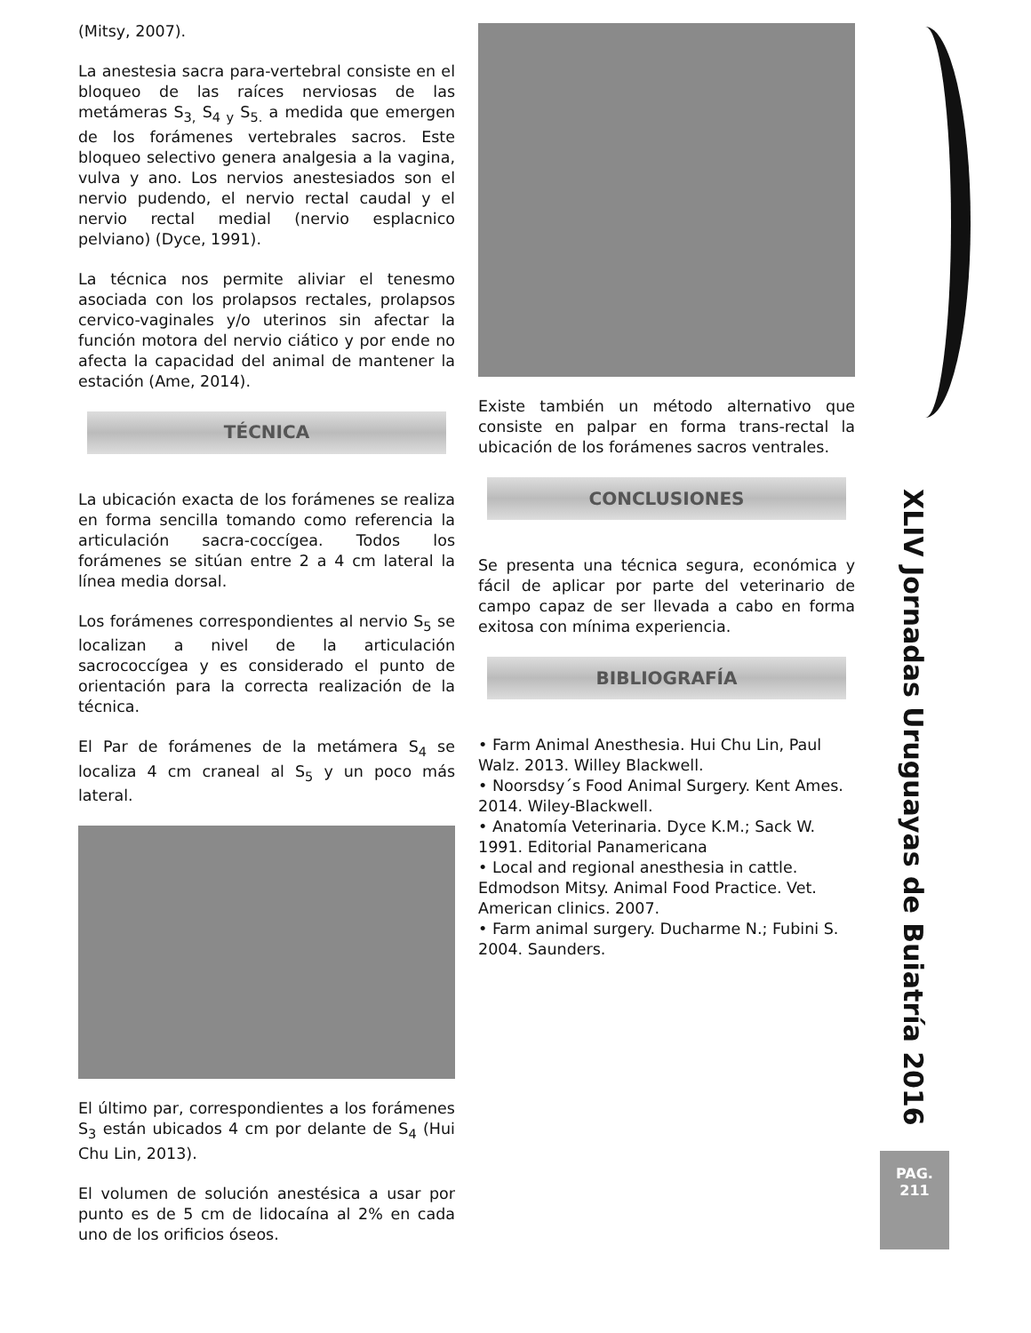(Mitsy, 2007).
La anestesia sacra para-vertebral consiste en el bloqueo de las raíces nerviosas de las metámeras S<sub>3,</sub> S<sub>4 y</sub> S<sub>5.</sub> a medida que emergen de los forámenes vertebrales sacros. Este bloqueo selectivo genera analgesia a la vagina, vulva y ano. Los nervios anestesiados son el nervio pudendo, el nervio rectal caudal y el nervio rectal medial (nervio esplacnico pelviano) (Dyce, 1991).
La técnica nos permite aliviar el tenesmo asociada con los prolapsos rectales, prolapsos cervico-vaginales y/o uterinos sin afectar la función motora del nervio ciático y por ende no afecta la capacidad del animal de mantener la estación (Ame, 2014).
TÉCNICA
La ubicación exacta de los forámenes se realiza en forma sencilla tomando como referencia la articulación sacra-coccígea. Todos los forámenes se sitúan entre 2 a 4 cm lateral la línea media dorsal.
Los forámenes correspondientes al nervio S<sub>5</sub> se localizan a nivel de la articulación sacrococcígea y es considerado el punto de orientación para la correcta realización de la técnica.
El Par de forámenes de la metámera S<sub>4</sub> se localiza 4 cm craneal al S<sub>5</sub> y un poco más lateral.
El último par, correspondientes a los forámenes S<sub>3</sub> están ubicados 4 cm por delante de S<sub>4</sub> (Hui Chu Lin, 2013).
El volumen de solución anestésica a usar por punto es de 5 cm de lidocaína al 2% en cada uno de los orificios óseos.
Existe también un método alternativo que consiste en palpar en forma trans-rectal la ubicación de los forámenes sacros ventrales.
CONCLUSIONES
Se presenta una técnica segura, económica y fácil de aplicar por parte del veterinario de campo capaz de ser llevada a cabo en forma exitosa con mínima experiencia.
BIBLIOGRAFÍA
• Farm Animal Anesthesia. Hui Chu Lin, Paul Walz. 2013. Willey Blackwell.
• Noorsdsy´s Food Animal Surgery. Kent Ames. 2014. Wiley-Blackwell.
• Anatomía Veterinaria. Dyce K.M.; Sack W. 1991. Editorial Panamericana
• Local and regional anesthesia in cattle. Edmodson Mitsy. Animal Food Practice. Vet. American clinics. 2007.
• Farm animal surgery. Ducharme N.; Fubini S. 2004. Saunders.
XLIV Jornadas Uruguayas de Buiatría 2016
PAG.
211